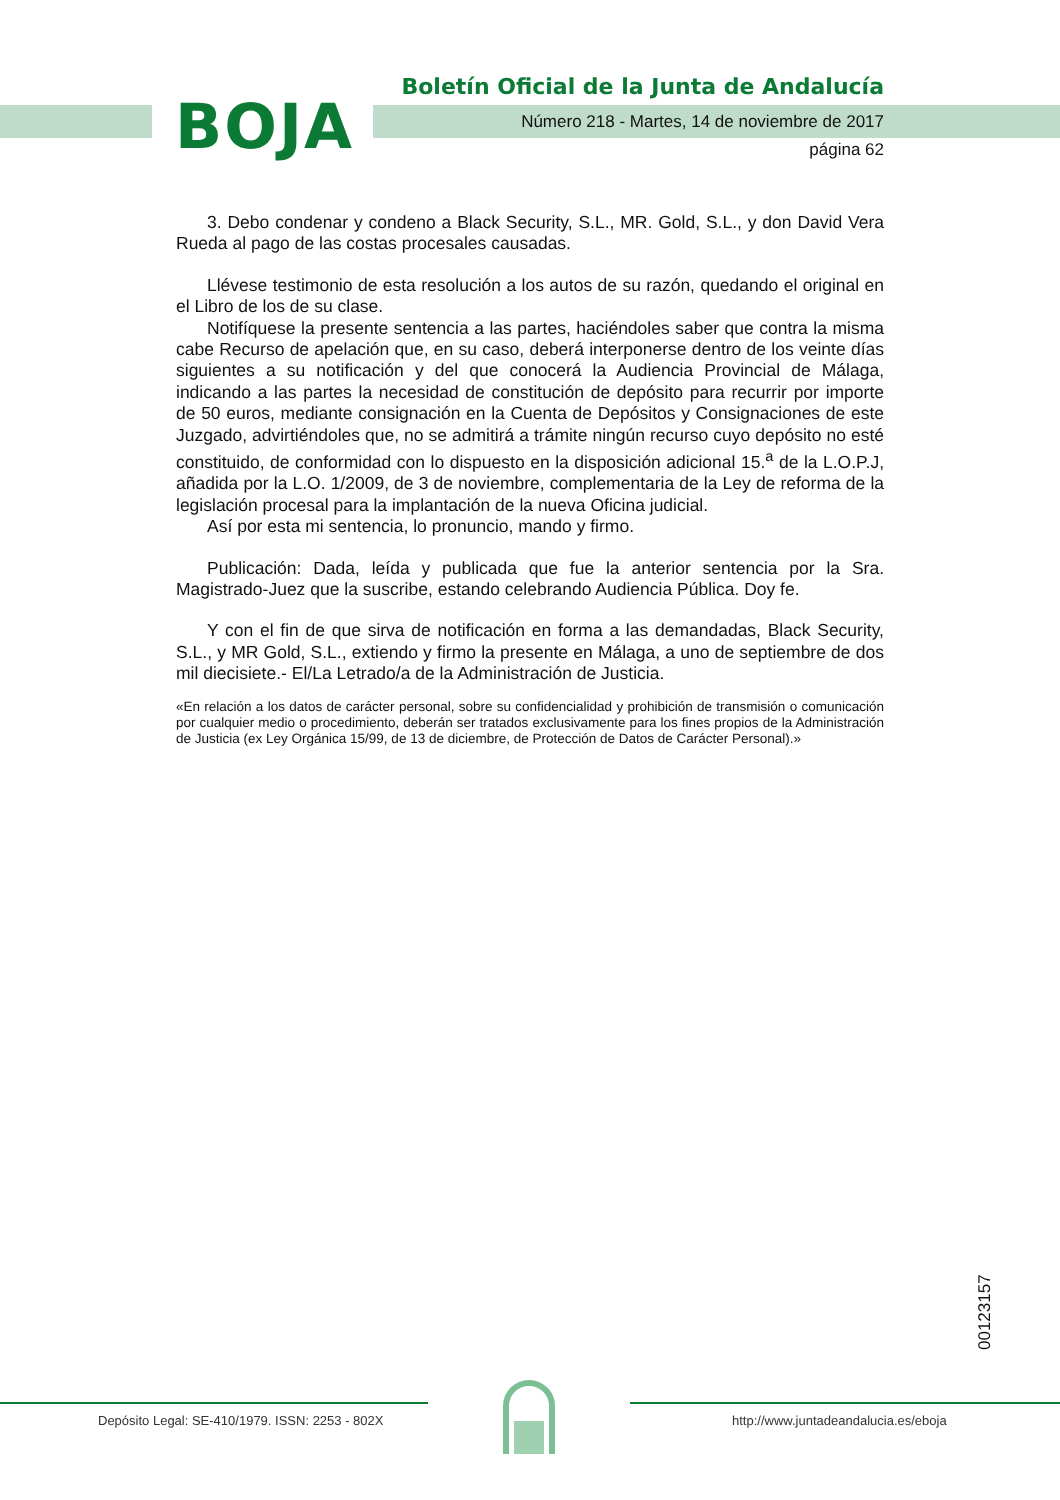BOJA
Boletín Oficial de la Junta de Andalucía
Número 218 - Martes, 14 de noviembre de 2017
página 62
3. Debo condenar y condeno a Black Security, S.L., MR. Gold, S.L., y don David Vera Rueda al pago de las costas procesales causadas.
Llévese testimonio de esta resolución a los autos de su razón, quedando el original en el Libro de los de su clase.
Notifíquese la presente sentencia a las partes, haciéndoles saber que contra la misma cabe Recurso de apelación que, en su caso, deberá interponerse dentro de los veinte días siguientes a su notificación y del que conocerá la Audiencia Provincial de Málaga, indicando a las partes la necesidad de constitución de depósito para recurrir por importe de 50 euros, mediante consignación en la Cuenta de Depósitos y Consignaciones de este Juzgado, advirtiéndoles que, no se admitirá a trámite ningún recurso cuyo depósito no esté constituido, de conformidad con lo dispuesto en la disposición adicional 15.<sup>a</sup> de la L.O.P.J, añadida por la L.O. 1/2009, de 3 de noviembre, complementaria de la Ley de reforma de la legislación procesal para la implantación de la nueva Oficina judicial.
Así por esta mi sentencia, lo pronuncio, mando y firmo.
Publicación: Dada, leída y publicada que fue la anterior sentencia por la Sra. Magistrado-Juez que la suscribe, estando celebrando Audiencia Pública. Doy fe.
Y con el fin de que sirva de notificación en forma a las demandadas, Black Security, S.L., y MR Gold, S.L., extiendo y firmo la presente en Málaga, a uno de septiembre de dos mil diecisiete.- El/La Letrado/a de la Administración de Justicia.
«En relación a los datos de carácter personal, sobre su confidencialidad y prohibición de transmisión o comunicación por cualquier medio o procedimiento, deberán ser tratados exclusivamente para los fines propios de la Administración de Justicia (ex Ley Orgánica 15/99, de 13 de diciembre, de Protección de Datos de Carácter Personal).»
00123157
Depósito Legal: SE-410/1979. ISSN: 2253 - 802X
http://www.juntadeandalucia.es/eboja